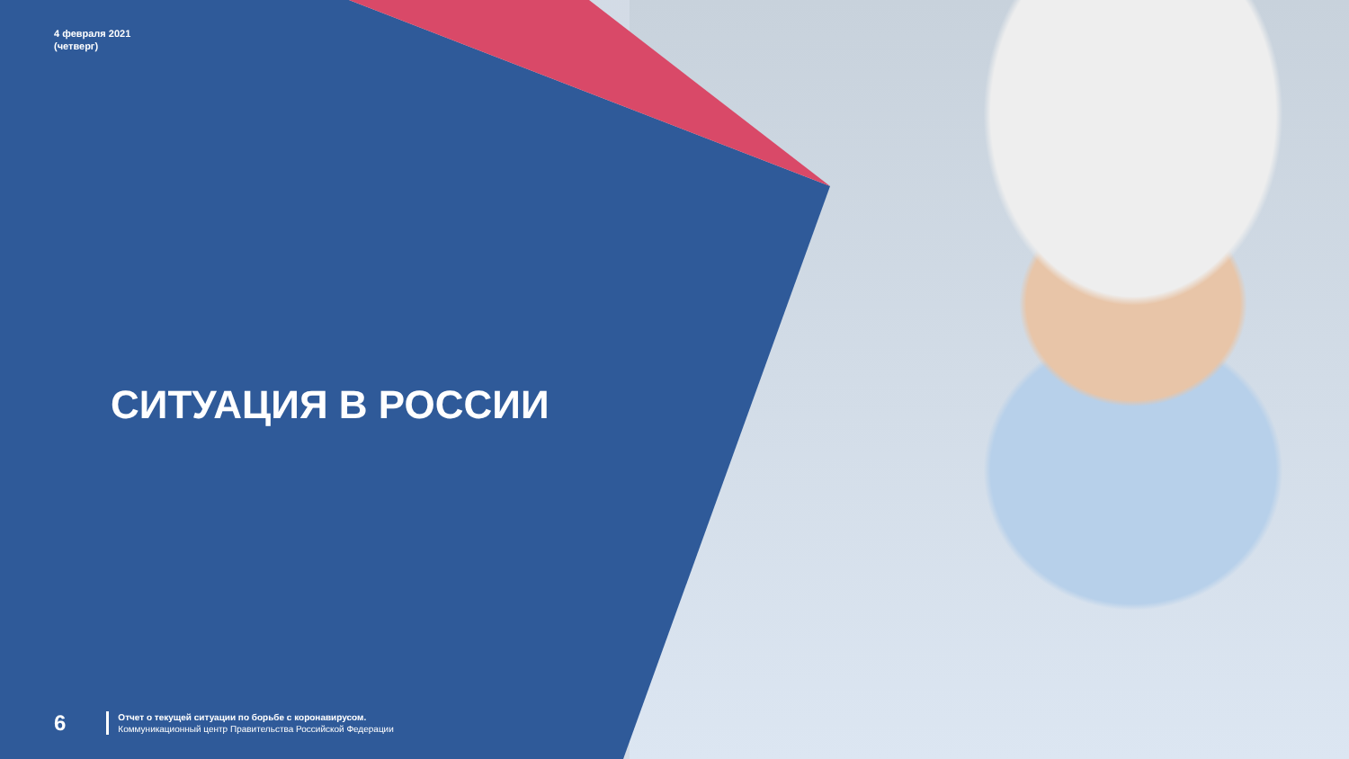4 февраля 2021
(четверг)
СИТУАЦИЯ В РОССИИ
6
Отчет о текущей ситуации по борьбе с коронавирусом.
Коммуникационный центр Правительства Российской Федерации